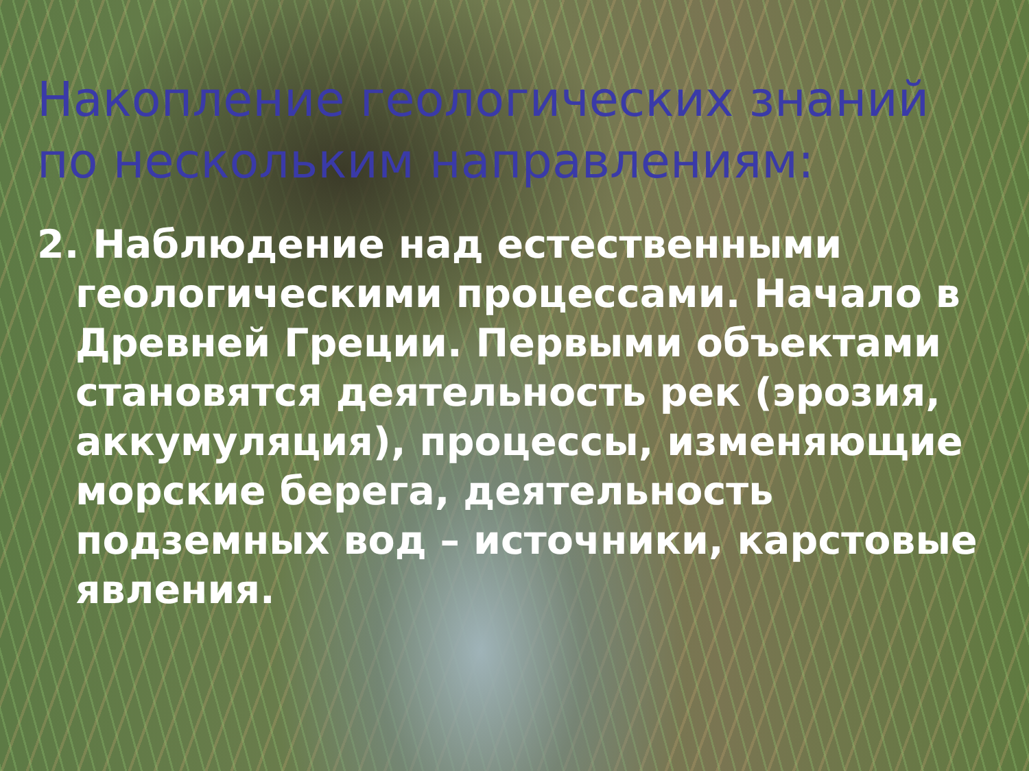Накопление геологических знаний по нескольким направлениям:
2. Наблюдение над естественными
геологическими процессами. Начало в Древней Греции. Первыми объектами становятся деятельность рек (эрозия, аккумуляция), процессы, изменяющие морские берега, деятельность подземных вод – источники, карстовые явления.